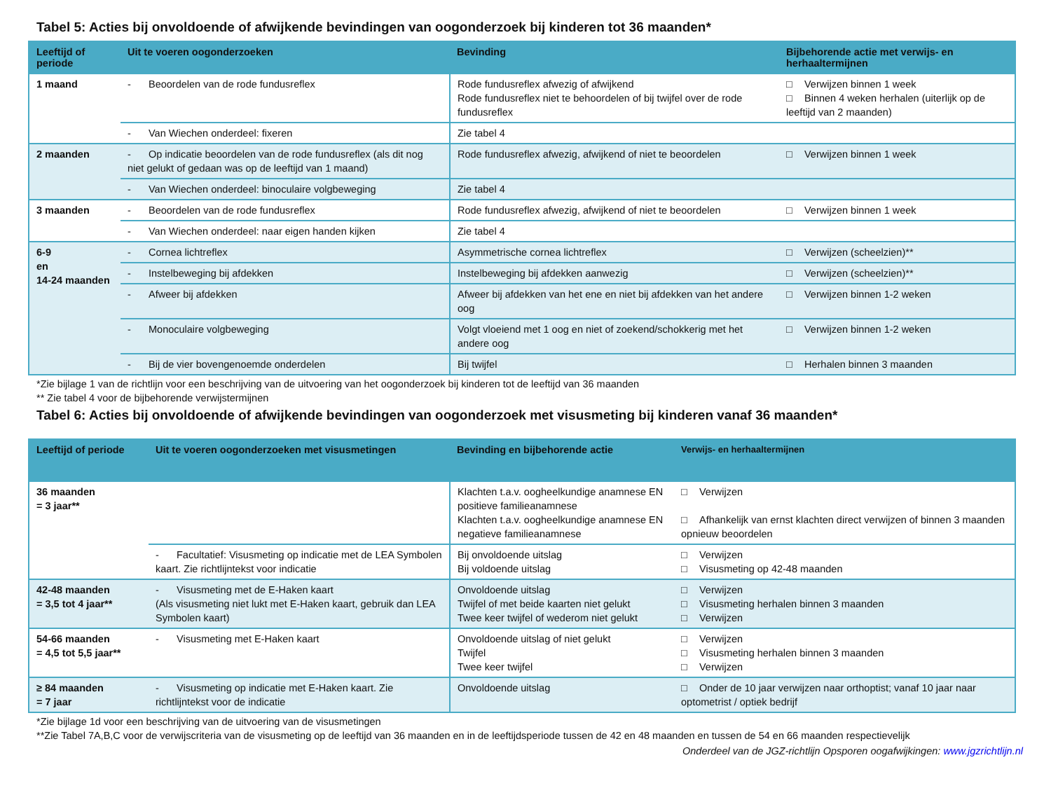Tabel 5: Acties bij onvoldoende of afwijkende bevindingen van oogonderzoek bij kinderen tot 36 maanden*
| Leeftijd of periode | Uit te voeren oogonderzoeken | Bevinding | Bijbehorende actie met verwijs- en herhaaltermijnen |
| --- | --- | --- | --- |
| 1 maand | - Beoordelen van de rode fundusreflex | Rode fundusreflex afwezig of afwijkend Rode fundusreflex niet te behoordelen of bij twijfel over de rode fundusreflex | □ Verwijzen binnen 1 week □ Binnen 4 weken herhalen (uiterlijk op de leeftijd van 2 maanden) |
| | - Van Wiechen onderdeel: fixeren | Zie tabel 4 | |
| 2 maanden | - Op indicatie beoordelen van de rode fundusreflex (als dit nog niet gelukt of gedaan was op de leeftijd van 1 maand) | Rode fundusreflex afwezig, afwijkend of niet te beoordelen | □ Verwijzen binnen 1 week |
| | - Van Wiechen onderdeel: binoculaire volgbeweging | Zie tabel 4 | |
| 3 maanden | - Beoordelen van de rode fundusreflex | Rode fundusreflex afwezig, afwijkend of niet te beoordelen | □ Verwijzen binnen 1 week |
| | - Van Wiechen onderdeel: naar eigen handen kijken | Zie tabel 4 | |
| 6-9 en 14-24 maanden | - Cornea lichtreflex | Asymmetrische cornea lichtreflex | □ Verwijzen (scheelzien)** |
| | - Instelbeweging bij afdekken | Instelbeweging bij afdekken aanwezig | □ Verwijzen (scheelzien)** |
| | - Afweer bij afdekken | Afweer bij afdekken van het ene en niet bij afdekken van het andere oog | □ Verwijzen binnen 1-2 weken |
| | - Monoculaire volgbeweging | Volgt vloeiend met 1 oog en niet of zoekend/schokkerig met het andere oog | □ Verwijzen binnen 1-2 weken |
| | - Bij de vier bovengenoemde onderdelen | Bij twijfel | □ Herhalen binnen 3 maanden |
*Zie bijlage 1 van de richtlijn voor een beschrijving van de uitvoering van het oogonderzoek bij kinderen tot de leeftijd van 36 maanden
** Zie tabel 4 voor de bijbehorende verwijstermijnen
Tabel 6: Acties bij onvoldoende of afwijkende bevindingen van oogonderzoek met visusmeting bij kinderen vanaf 36 maanden*
| Leeftijd of periode | Uit te voeren oogonderzoeken met visusmetingen | Bevinding en bijbehorende actie | Verwijs- en herhaaltermijnen |
| --- | --- | --- | --- |
| 36 maanden = 3 jaar** | | Klachten t.a.v. oogheelkundige anamnese EN positieve familieanamnese Klachten t.a.v. oogheelkundige anamnese EN negatieve familieanamnese | □ Verwijzen □ Afhankelijk van ernst klachten direct verwijzen of binnen 3 maanden opnieuw beoordelen |
| | - Facultatief: Visusmeting op indicatie met de LEA Symbolen kaart. Zie richtlijntekst voor indicatie | Bij onvoldoende uitslag Bij voldoende uitslag | □ Verwijzen □ Visusmeting op 42-48 maanden |
| 42-48 maanden = 3,5 tot 4 jaar** | - Visusmeting met de E-Haken kaart (Als visusmeting niet lukt met E-Haken kaart, gebruik dan LEA Symbolen kaart) | Onvoldoende uitslag Twijfel of met beide kaarten niet gelukt Twee keer twijfel of wederom niet gelukt | □ Verwijzen □ Visusmeting herhalen binnen 3 maanden □ Verwijzen |
| 54-66 maanden = 4,5 tot 5,5 jaar** | - Visusmeting met E-Haken kaart | Onvoldoende uitslag of niet gelukt Twijfel Twee keer twijfel | □ Verwijzen □ Visusmeting herhalen binnen 3 maanden □ Verwijzen |
| ≥ 84 maanden = 7 jaar | - Visusmeting op indicatie met E-Haken kaart. Zie richtlijntekst voor de indicatie | Onvoldoende uitslag | □ Onder de 10 jaar verwijzen naar orthoptist; vanaf 10 jaar naar optometrist / optiek bedrijf |
*Zie bijlage 1d voor een beschrijving van de uitvoering van de visusmetingen
**Zie Tabel 7A,B,C voor de verwijscriteria van de visusmeting op de leeftijd van 36 maanden en in de leeftijdsperiode tussen de 42 en 48 maanden en tussen de 54 en 66 maanden respectievelijk
Onderdeel van de JGZ-richtlijn Opsporen oogafwijkingen: www.jgzrichtlijn.nl